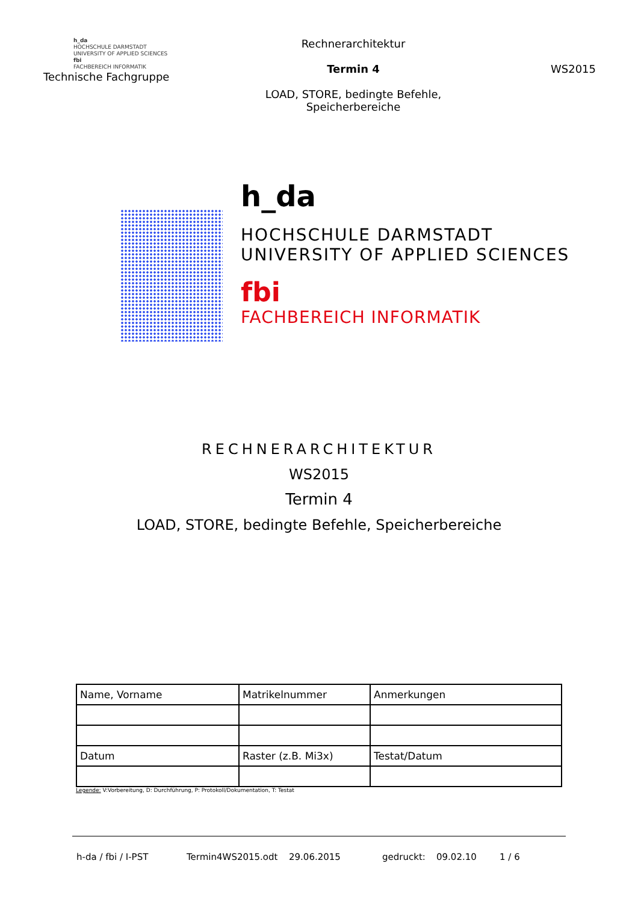h_da
HOCHSCHULE DARMSTADT
UNIVERSITY OF APPLIED SCIENCES
fbi
FACHBEREICH INFORMATIK
Technische Fachgruppe
Rechnerarchitektur
Termin 4
LOAD, STORE, bedingte Befehle,
Speicherbereiche
WS2015
h_da
HOCHSCHULE DARMSTADT
UNIVERSITY OF APPLIED SCIENCES
fbi
FACHBEREICH INFORMATIK
RECHNERARCHITEKTUR
WS2015
Termin 4
LOAD, STORE, bedingte Befehle, Speicherbereiche
| Name, Vorname | Matrikelnummer | Anmerkungen |
| Datum | Raster (z.B. Mi3x) | Testat/Datum |
Legende: V:Vorbereitung, D: Durchführung, P: Protokoll/Dokumentation, T: Testat
h-da / fbi / I-PST Termin4WS2015.odt 29.06.2015 gedruckt: 09.02.10 1 / 6